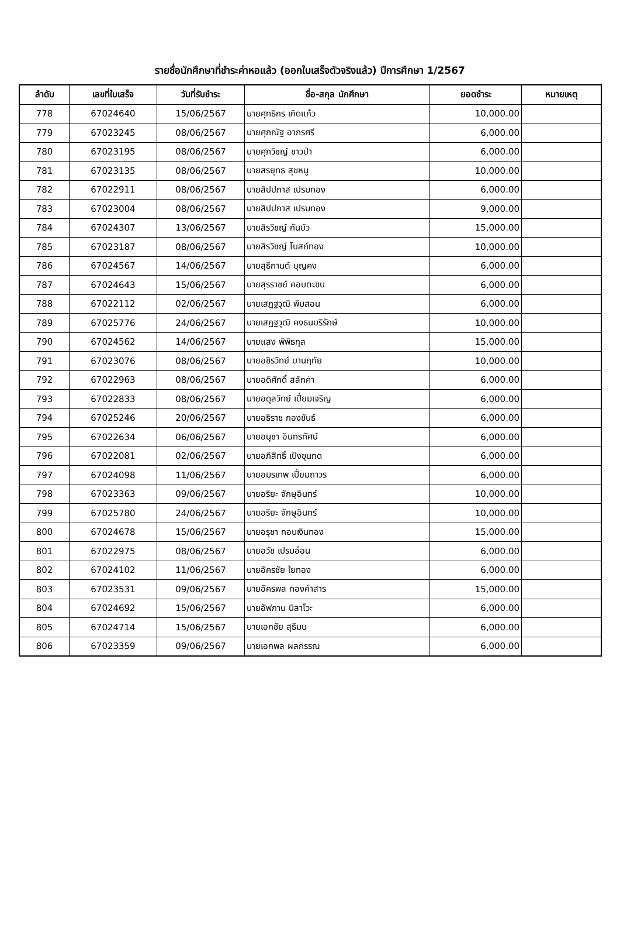รายชื่อนักศึกษาที่ชำระค่าหอแล้ว (ออกใบเสร็จตัวจริงแล้ว) ปีการศึกษา 1/2567
| ลำดับ | เลขที่ใบเสร็จ | วันที่รับชำระ | ชื่อ-สกุล นักศึกษา | ยอดชำระ | หมายเหตุ |
| --- | --- | --- | --- | --- | --- |
| 778 | 67024640 | 15/06/2567 | นายศุทธิกร เกิดแก้ว | 10,000.00 | |
| 779 | 67023245 | 08/06/2567 | นายศุภณัฐ อาภรศรี | 6,000.00 | |
| 780 | 67023195 | 08/06/2567 | นายศุภวิชญ์ ชาวป่า | 6,000.00 | |
| 781 | 67023135 | 08/06/2567 | นายสรยุทธ สุขหนู | 10,000.00 | |
| 782 | 67022911 | 08/06/2567 | นายสิปปภาส เปรมทอง | 6,000.00 | |
| 783 | 67023004 | 08/06/2567 | นายสิปปภาส เปรมทอง | 9,000.00 | |
| 784 | 67024307 | 13/06/2567 | นายสิรวิชญ์ กันบัว | 15,000.00 | |
| 785 | 67023187 | 08/06/2567 | นายสิรวิชญ์ โบสถ์ทอง | 10,000.00 | |
| 786 | 67024567 | 14/06/2567 | นายสุธีกานต์ บุญคง | 6,000.00 | |
| 787 | 67024643 | 15/06/2567 | นายสุรราชย์ คอบตะขบ | 6,000.00 | |
| 788 | 67022112 | 02/06/2567 | นายเสฏฐวุฒิ พิมสอน | 6,000.00 | |
| 789 | 67025776 | 24/06/2567 | นายเสฏฐวุฒิ คงธนบริรักษ์ | 10,000.00 | |
| 790 | 67024562 | 14/06/2567 | นายแสง พิพิธกุล | 15,000.00 | |
| 791 | 67023076 | 08/06/2567 | นายอชิรวิทย์ บานฤทัย | 10,000.00 | |
| 792 | 67022963 | 08/06/2567 | นายอดิศักดิ์ สลักคำ | 6,000.00 | |
| 793 | 67022833 | 08/06/2567 | นายอดุลวิทย์ เปี่ยมเจริญ | 6,000.00 | |
| 794 | 67025246 | 20/06/2567 | นายอธิราช กองขันธ์ | 6,000.00 | |
| 795 | 67022634 | 06/06/2567 | นายอนุชา อินทรทัศน์ | 6,000.00 | |
| 796 | 67022081 | 02/06/2567 | นายอภิสิทธิ์ เปิงขุนทด | 6,000.00 | |
| 797 | 67024098 | 11/06/2567 | นายอมรเทพ เปี่ยมถาวร | 6,000.00 | |
| 798 | 67023363 | 09/06/2567 | นายอริยะ จักษุอินทร์ | 10,000.00 | |
| 799 | 67025780 | 24/06/2567 | นายอริยะ จักษุอินทร์ | 10,000.00 | |
| 800 | 67024678 | 15/06/2567 | นายอรุชา กอบเงินทอง | 15,000.00 | |
| 801 | 67022975 | 08/06/2567 | นายอวัช เปรมอ่อน | 6,000.00 | |
| 802 | 67024102 | 11/06/2567 | นายอัครชัย ใยทอง | 6,000.00 | |
| 803 | 67023531 | 09/06/2567 | นายอัครพล ทองคำสาร | 15,000.00 | |
| 804 | 67024692 | 15/06/2567 | นายอัฟกาน นิลาโวะ | 6,000.00 | |
| 805 | 67024714 | 15/06/2567 | นายเอกชัย สุธีมน | 6,000.00 | |
| 806 | 67023359 | 09/06/2567 | นายเอกพล ผลกรรณ | 6,000.00 | |